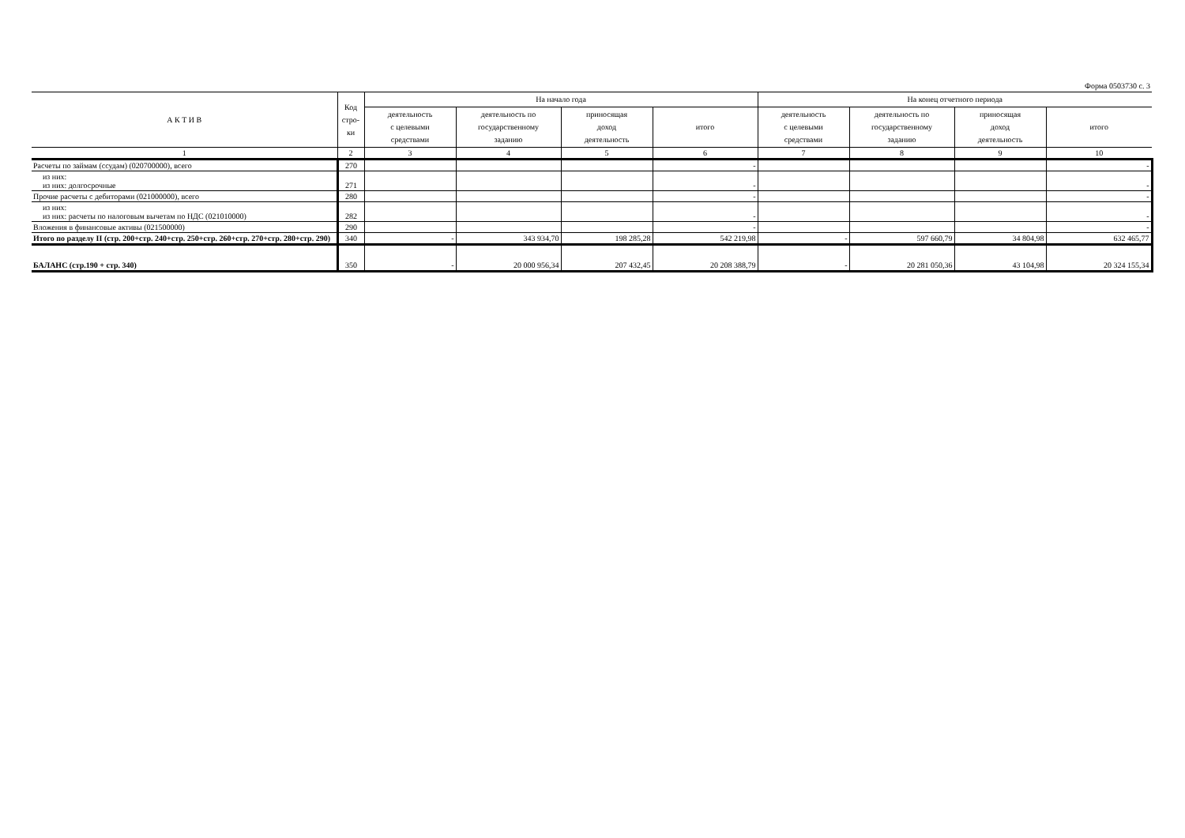Форма 0503730 с. 3
| А К Т И В | Код стро- ки | На начало года | | | | На конец отчетного периода | | | |
| --- | --- | --- | --- | --- | --- | --- | --- | --- | --- |
| | | деятельность с целевыми средствами | деятельность по государственному заданию | приносящая доход деятельность | итого | деятельность с целевыми средствами | деятельность по государственному заданию | приносящая доход деятельность | итого |
| 1 | 2 | 3 | 4 | 5 | 6 | 7 | 8 | 9 | 10 |
| Расчеты по займам (ссудам) (020700000), всего | 270 | | | | - | | | | - |
| из них: из них: долгосрочные | 271 | | | | - | | | | - |
| Прочие расчеты с дебиторами (021000000), всего | 280 | | | | - | | | | - |
| из них: из них: расчеты по налоговым вычетам по НДС (021010000) | 282 | | | | - | | | | - |
| Вложения в финансовые активы (021500000) | 290 | | | | - | | | | - |
| Итого по разделу II (стр. 200+стр. 240+стр. 250+стр. 260+стр. 270+стр. 280+стр. 290) | 340 | - | 343 934,70 | 198 285,28 | 542 219,98 | - | 597 660,79 | 34 804,98 | 632 465,77 |
| БАЛАНС (стр.190 + стр. 340) | 350 | - | 20 000 956,34 | 207 432,45 | 20 208 388,79 | - | 20 281 050,36 | 43 104,98 | 20 324 155,34 |